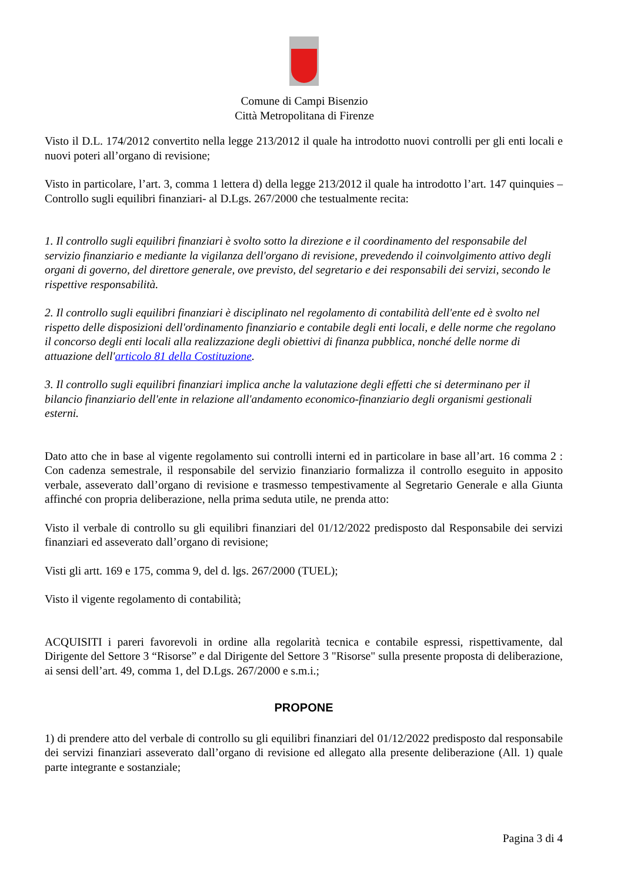Comune di Campi Bisenzio
Città Metropolitana di Firenze
Visto il D.L. 174/2012 convertito nella legge 213/2012 il quale ha introdotto nuovi controlli per gli enti locali e nuovi poteri all’organo di revisione;
Visto in particolare, l’art. 3, comma 1 lettera d) della legge 213/2012 il quale ha introdotto l’art. 147 quinquies – Controllo sugli equilibri finanziari- al D.Lgs. 267/2000 che testualmente recita:
1. Il controllo sugli equilibri finanziari è svolto sotto la direzione e il coordinamento del responsabile del servizio finanziario e mediante la vigilanza dell'organo di revisione, prevedendo il coinvolgimento attivo degli organi di governo, del direttore generale, ove previsto, del segretario e dei responsabili dei servizi, secondo le rispettive responsabilità.
2. Il controllo sugli equilibri finanziari è disciplinato nel regolamento di contabilità dell'ente ed è svolto nel rispetto delle disposizioni dell'ordinamento finanziario e contabile degli enti locali, e delle norme che regolano il concorso degli enti locali alla realizzazione degli obiettivi di finanza pubblica, nonché delle norme di attuazione dell'articolo 81 della Costituzione.
3. Il controllo sugli equilibri finanziari implica anche la valutazione degli effetti che si determinano per il bilancio finanziario dell'ente in relazione all'andamento economico-finanziario degli organismi gestionali esterni.
Dato atto che in base al vigente regolamento sui controlli interni ed in particolare in base all’art. 16 comma 2 : Con cadenza semestrale, il responsabile del servizio finanziario formalizza il controllo eseguito in apposito verbale, asseverato dall’organo di revisione e trasmesso tempestivamente al Segretario Generale e alla Giunta affinché con propria deliberazione, nella prima seduta utile, ne prenda atto:
Visto il verbale di controllo su gli equilibri finanziari del 01/12/2022 predisposto dal Responsabile dei servizi finanziari ed asseverato dall’organo di revisione;
Visti gli artt. 169 e 175, comma 9, del d. lgs. 267/2000 (TUEL);
Visto il vigente regolamento di contabilità;
ACQUISITI i pareri favorevoli in ordine alla regolarità tecnica e contabile espressi, rispettivamente, dal Dirigente del Settore 3 “Risorse” e dal Dirigente del Settore 3 "Risorse" sulla presente proposta di deliberazione, ai sensi dell’art. 49, comma 1, del D.Lgs. 267/2000 e s.m.i.;
PROPONE
1) di prendere atto del verbale di controllo su gli equilibri finanziari del 01/12/2022 predisposto dal responsabile dei servizi finanziari asseverato dall’organo di revisione ed allegato alla presente deliberazione (All. 1) quale parte integrante e sostanziale;
Pagina 3 di 4